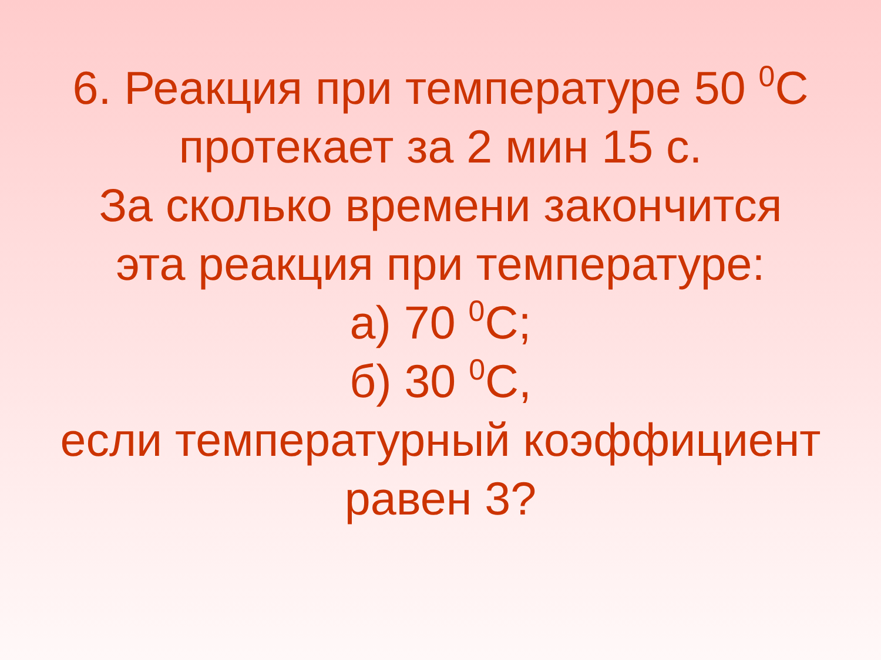6. Реакция при температуре 50 <sup>0</sup>С
протекает за 2 мин 15 с.
За сколько времени закончится
эта реакция при температуре:
а) 70 <sup>0</sup>С;
б) 30 <sup>0</sup>С,
если температурный коэффициент
равен 3?